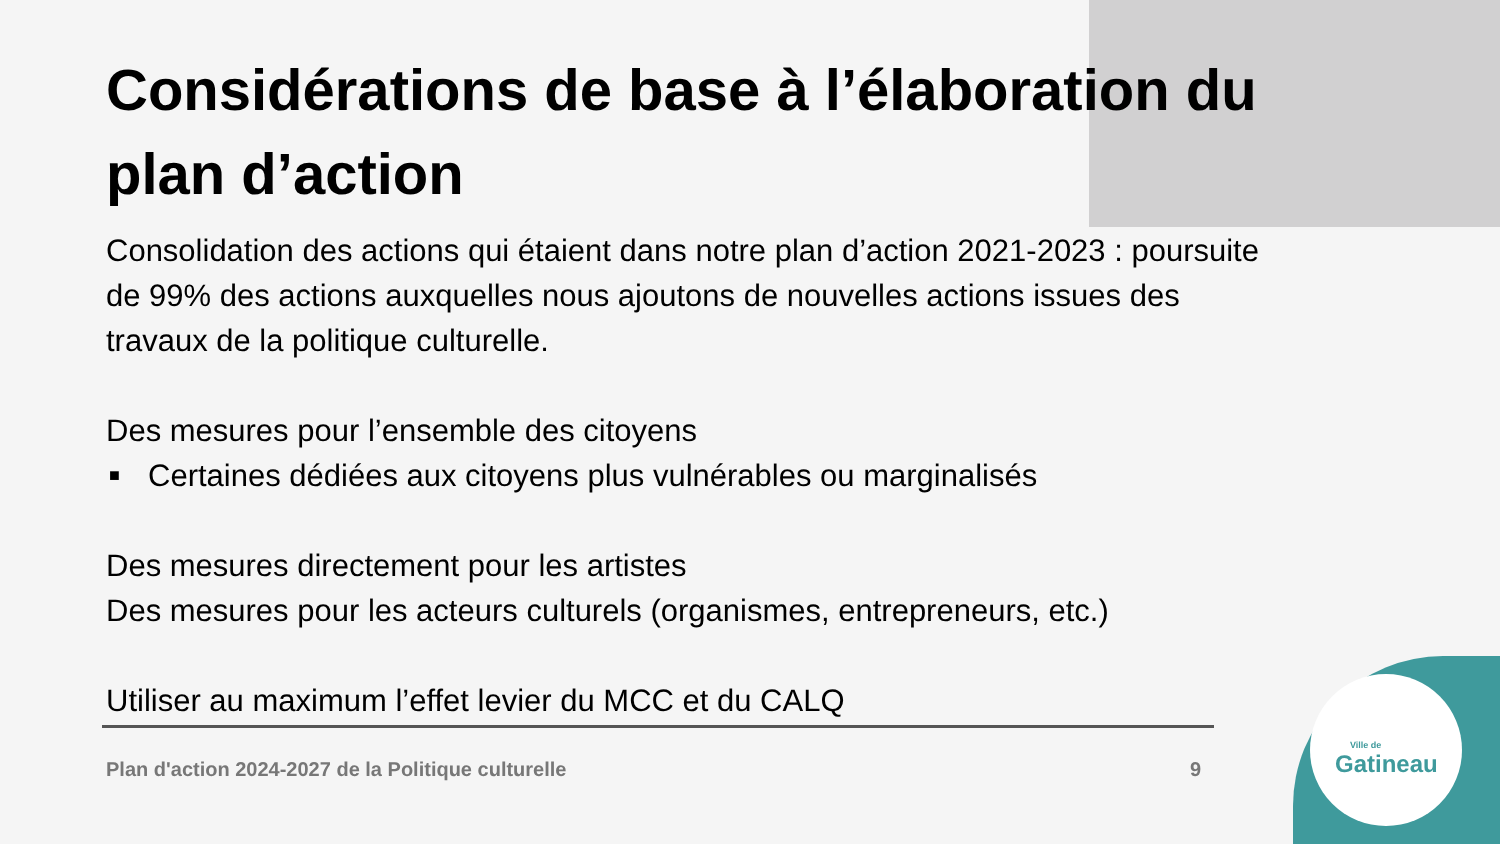Ville de
Gatineau
Considérations de base à l’élaboration du plan d’action
Consolidation des actions qui étaient dans notre plan d’action 2021-2023 : poursuite de 99% des actions auxquelles nous ajoutons de nouvelles actions issues des travaux de la politique culturelle.
Des mesures pour l’ensemble des citoyens
■ Certaines dédiées aux citoyens plus vulnérables ou marginalisés
Des mesures directement pour les artistes
Des mesures pour les acteurs culturels (organismes, entrepreneurs, etc.)
Utiliser au maximum l’effet levier du MCC et du CALQ
Plan d'action 2024-2027 de la Politique culturelle 9